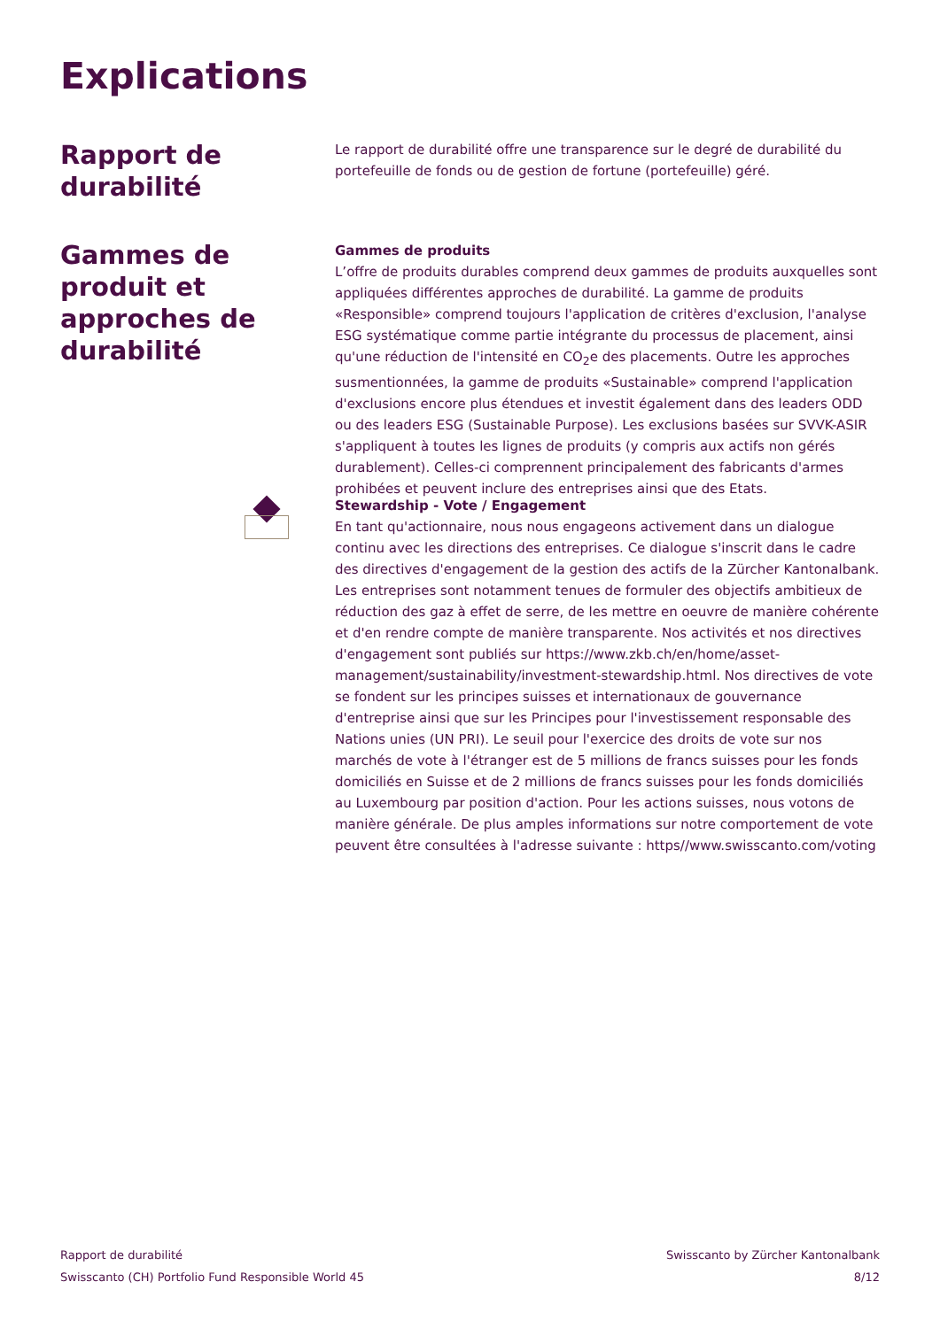Explications
Rapport de durabilité
Le rapport de durabilité offre une transparence sur le degré de durabilité du portefeuille de fonds ou de gestion de fortune (portefeuille) géré.
Gammes de produit et approches de durabilité
Gammes de produits
L’offre de produits durables comprend deux gammes de produits auxquelles sont appliquées différentes approches de durabilité. La gamme de produits «Responsible» comprend toujours l'application de critères d'exclusion, l'analyse ESG systématique comme partie intégrante du processus de placement, ainsi qu'une réduction de l'intensité en CO<sub>2</sub>e des placements. Outre les approches susmentionnées, la gamme de produits «Sustainable» comprend l'application d'exclusions encore plus étendues et investit également dans des leaders ODD ou des leaders ESG (Sustainable Purpose). Les exclusions basées sur SVVK-ASIR s'appliquent à toutes les lignes de produits (y compris aux actifs non gérés durablement). Celles-ci comprennent principalement des fabricants d'armes prohibées et peuvent inclure des entreprises ainsi que des Etats.
Stewardship - Vote / Engagement
En tant qu'actionnaire, nous nous engageons activement dans un dialogue continu avec les directions des entreprises. Ce dialogue s'inscrit dans le cadre des directives d'engagement de la gestion des actifs de la Zürcher Kantonalbank. Les entreprises sont notamment tenues de formuler des objectifs ambitieux de réduction des gaz à effet de serre, de les mettre en oeuvre de manière cohérente et d'en rendre compte de manière transparente. Nos activités et nos directives d'engagement sont publiés sur https://www.zkb.ch/en/home/asset-management/sustainability/investment-stewardship.html. Nos directives de vote se fondent sur les principes suisses et internationaux de gouvernance d'entreprise ainsi que sur les Principes pour l'investissement responsable des Nations unies (UN PRI). Le seuil pour l'exercice des droits de vote sur nos marchés de vote à l'étranger est de 5 millions de francs suisses pour les fonds domiciliés en Suisse et de 2 millions de francs suisses pour les fonds domiciliés au Luxembourg par position d'action. Pour les actions suisses, nous votons de manière générale. De plus amples informations sur notre comportement de vote peuvent être consultées à l'adresse suivante : https//www.swisscanto.com/voting
Rapport de durabilité
Swisscanto (CH) Portfolio Fund Responsible World 45
Swisscanto by Zürcher Kantonalbank
8/12